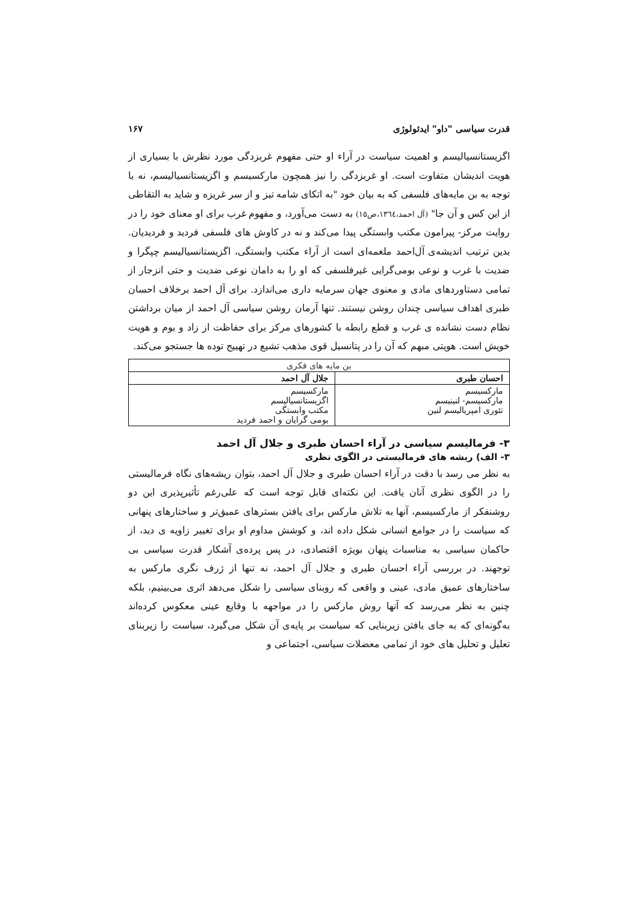قدرت سیاسی "داو" ایدئولوژی ۱۶۷
اگزیستانسیالیسم و اهمیت سیاست در آراء او حتی مفهوم غربزدگی مورد نظرش با بسیاری از هویت اندیشان متفاوت است. او غربزدگی را نیز همچون مارکسیسم و اگزیستانسیالیسم، نه با توجه به بن مایه‌های فلسفی که به بیان خود "به اتکای شامه تیز و از سر غریزه و شاید به التقاطی از این کس و آن جا" (آل احمد،۱۳٦٤،ص١٥) به دست می‌آورد، و مفهوم غرب برای او معنای خود را در روایت مرکز- پیرامون مکتب وابستگی پیدا می‌کند و نه در کاوش های فلسفی فردید و فردیدیان. بدین ترتیب اندیشه‌ی آل‌احمد ملغمه‌ای است از آراء مکتب وابستگی، اگزیستانسیالیسم چپگرا و ضدیت با غرب و نوعی بومی‌گرایی غیرفلسفی که او را به دامان نوعی ضدیت و حتی انزجار از تمامی دستاوردهای مادی و معنوی جهان سرمایه داری می‌اندازد. برای آل احمد برخلاف احسان طبری اهداف سیاسی چندان روشن نیستند. تنها آرمان روشن سیاسی آل احمد از میان برداشتن نظام دست نشانده ی غرب و قطع رابطه با کشورهای مرکز برای حفاظت از زاد و بوم و هویت خویش است. هویتی مبهم که آن را در پتانسیل قوی مذهب تشیع در تهییج توده ها جستجو می‌کند.
| بن مایه های فکری | |
| احسان طبری | جلال آل احمد |
| مارکسیسم مارکسیسم- لنینیسم تئوری امپریالیسم لنین | مارکسیسم اگزیستانسیالیسم مکتب وابستگی بومی گرایان و احمد فردید |
۳- فرمالیسم سیاسی در آراء احسان طبری و جلال آل احمد
۳- الف) ریشه های فرمالیستی در الگوی نظری
به نظر می رسد با دقت در آراء احسان طبری و جلال آل احمد، بتوان ریشه‌های نگاه فرمالیستی را در الگوی نظری آنان یافت. این نکته‌ای قابل توجه است که علی‌رغم تأثیرپذیری این دو روشنفکر از مارکسیسم، آنها به تلاش مارکس برای یافتن بسترهای عمیق‌تر و ساختارهای پنهانی که سیاست را در جوامع انسانی شکل داده اند، و کوشش مداوم او برای تغییر زاویه ی دید، از حاکمان سیاسی به مناسبات پنهان بویژه اقتصادی، در پس پرده‌ی آشکار قدرت سیاسی بی توجهند. در بررسی آراء احسان طبری و جلال آل احمد، نه تنها از ژرف نگری مارکس به ساختارهای عمیق مادی، عینی و واقعی که روبنای سیاسی را شکل می‌دهد اثری می‌بینیم، بلکه چنین به نظر می‌رسد که آنها روش مارکس را در مواجهه با وقایع عینی معکوس کرده‌اند به‌گونه‌ای که به جای یافتن زیربنایی که سیاست بر پایه‌ی آن شکل می‌گیرد، سیاست را زیربنای تعلیل و تحلیل های خود از تمامی معضلات سیاسی، اجتماعی و